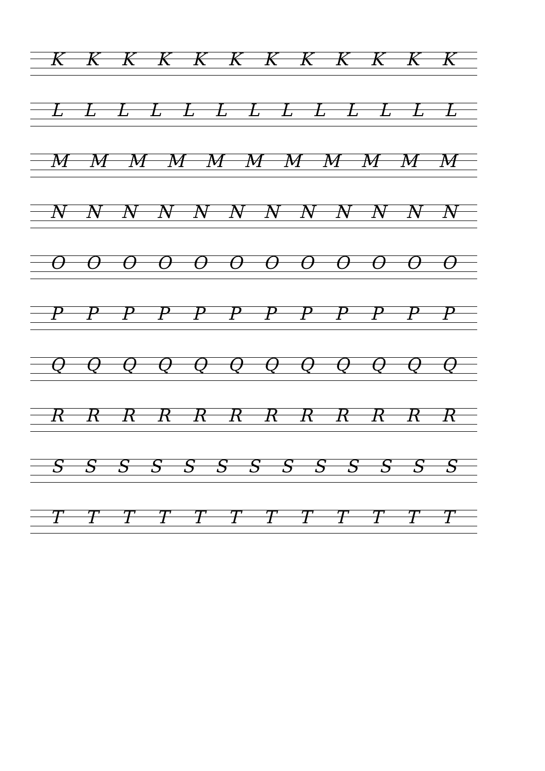K K K K K K K K K K K K
L L L L L L L L L L L L L
M M M M M M M M M M M
N N N N N N N N N N N N
O O O O O O O O O O O O
P P P P P P P P P P P P
Q Q Q Q Q Q Q Q Q Q Q Q
R R R R R R R R R R R R
S S S S S S S S S S S S S
T T T T T T T T T T T T